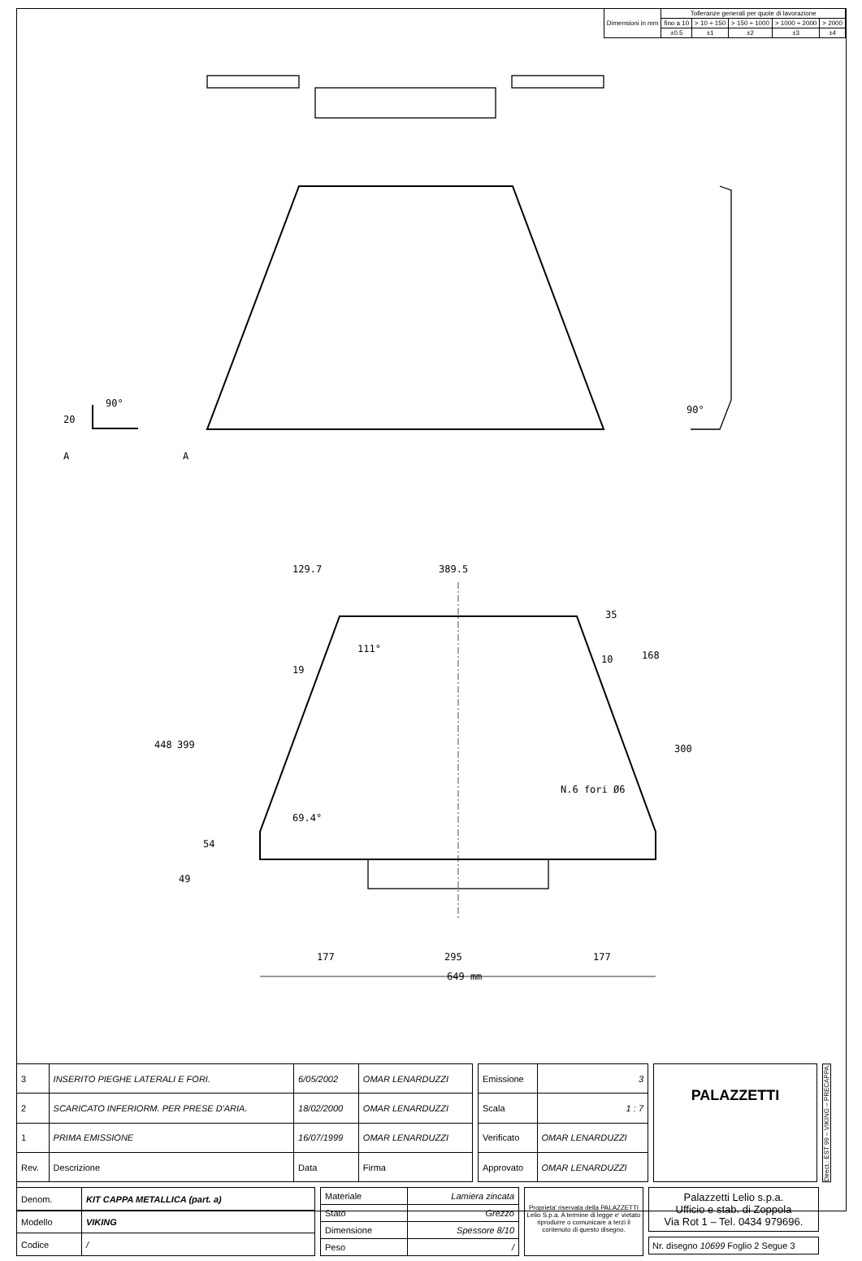| Dimensioni in mm | Tolleranze generali per quote di lavorazione | | | | |
| | fino a 10 | > 10 ÷ 150 | > 150 ÷ 1000 | > 1000 ÷ 2000 | > 2000 |
| | ±0.5 | ±1 | ±2 | ±3 | ±4 |
129.7
389.5
177
295
177
649 mm
448
399
54
49
111°
19
69.4°
35
168
300
10
N.6 fori Ø6
20
90°
90°
A
A
| 3 | INSERITO PIEGHE LATERALI E FORI. | 6/05/2002 | OMAR LENARDUZZI |
| 2 | SCARICATO INFERIORM. PER PRESE D'ARIA. | 18/02/2000 | OMAR LENARDUZZI |
| 1 | PRIMA EMISSIONE | 16/07/1999 | OMAR LENARDUZZI |
| Rev. | Descrizione | Data | Firma |
| Emissione | 3 |
| Scala | 1 : 7 |
| Verificato | OMAR LENARDUZZI |
| Approvato | OMAR LENARDUZZI |
PALAZZETTI
Direct.: EST 99 – VIKING – PRECAPPA.
| Denom. | KIT CAPPA METALLICA (part. a) |
| Modello | VIKING |
| Codice | / |
| Materiale | Lamiera zincata |
| Stato | Grezzo |
| Dimensione | Spessore 8/10 |
| Peso | / |
Proprieta' riservata della PALAZZETTI Lelio S.p.a. A termine di legge e' vietato riprodurre o comunicare a terzi il contenuto di questo disegno.
Palazzetti Lelio s.p.a.
Ufficio e stab. di Zoppola
Via Rot 1 – Tel. 0434 979696.
Nr. disegno 10699 Foglio 2 Segue 3